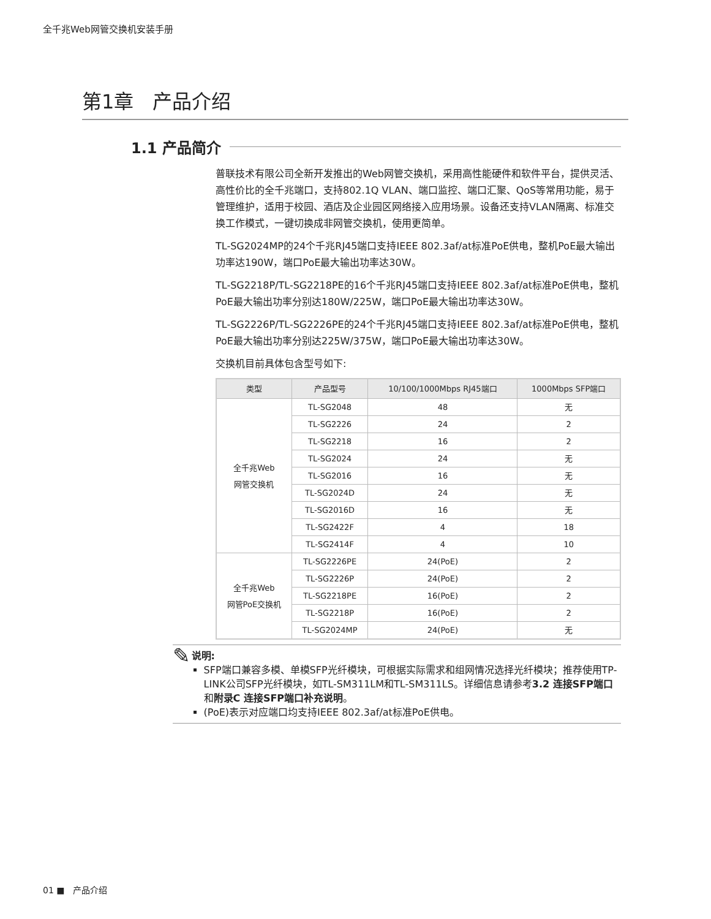全千兆Web网管交换机安装手册
第1章 产品介绍
1.1 产品简介
普联技术有限公司全新开发推出的Web网管交换机，采用高性能硬件和软件平台，提供灵活、高性价比的全千兆端口，支持802.1Q VLAN、端口监控、端口汇聚、QoS等常用功能，易于管理维护，适用于校园、酒店及企业园区网络接入应用场景。设备还支持VLAN隔离、标准交换工作模式，一键切换成非网管交换机，使用更简单。
TL-SG2024MP的24个千兆RJ45端口支持IEEE 802.3af/at标准PoE供电，整机PoE最大输出功率达190W，端口PoE最大输出功率达30W。
TL-SG2218P/TL-SG2218PE的16个千兆RJ45端口支持IEEE 802.3af/at标准PoE供电，整机PoE最大输出功率分别达180W/225W，端口PoE最大输出功率达30W。
TL-SG2226P/TL-SG2226PE的24个千兆RJ45端口支持IEEE 802.3af/at标准PoE供电，整机PoE最大输出功率分别达225W/375W，端口PoE最大输出功率达30W。
交换机目前具体包含型号如下:
| 类型 | 产品型号 | 10/100/1000Mbps RJ45端口 | 1000Mbps SFP端口 |
| --- | --- | --- | --- |
| 全千兆Web 网管交换机 | TL-SG2048 | 48 | 无 |
| | TL-SG2226 | 24 | 2 |
| | TL-SG2218 | 16 | 2 |
| | TL-SG2024 | 24 | 无 |
| | TL-SG2016 | 16 | 无 |
| | TL-SG2024D | 24 | 无 |
| | TL-SG2016D | 16 | 无 |
| | TL-SG2422F | 4 | 18 |
| | TL-SG2414F | 4 | 10 |
| 全千兆Web 网管PoE交换机 | TL-SG2226PE | 24(PoE) | 2 |
| | TL-SG2226P | 24(PoE) | 2 |
| | TL-SG2218PE | 16(PoE) | 2 |
| | TL-SG2218P | 16(PoE) | 2 |
| | TL-SG2024MP | 24(PoE) | 无 |
✎
说明:
SFP端口兼容多模、单模SFP光纤模块，可根据实际需求和组网情况选择光纤模块；推荐使用TP-LINK公司SFP光纤模块，如TL-SM311LM和TL-SM311LS。详细信息请参考3.2 连接SFP端口和附录C 连接SFP端口补充说明。
(PoE)表示对应端口均支持IEEE 802.3af/at标准PoE供电。
01 ■ 产品介绍